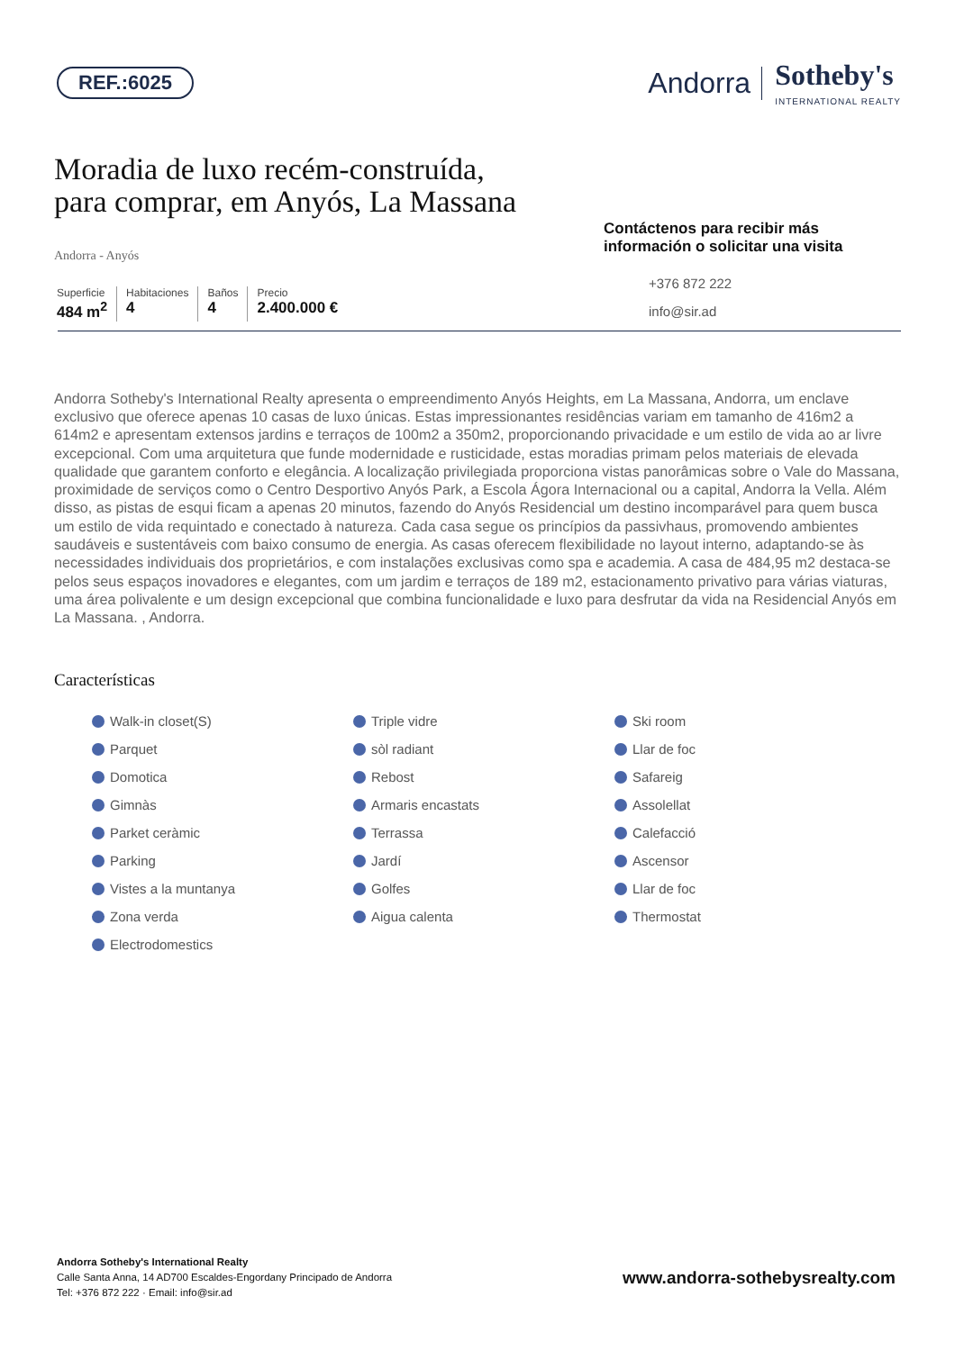REF.:6025
Andorra Sotheby's
INTERNATIONAL REALTY
Moradia de luxo recém-construída,
para comprar, em Anyós, La Massana
Andorra - Anyós
Superficie
484 m<sup>2</sup>
Habitaciones
4
Baños
4
Precio
2.400.000 €
Contáctenos para recibir más información o solicitar una visita
+376 872 222
info@sir.ad
Andorra Sotheby's International Realty apresenta o empreendimento Anyós Heights, em La Massana, Andorra, um enclave exclusivo que oferece apenas 10 casas de luxo únicas. Estas impressionantes residências variam em tamanho de 416m2 a 614m2 e apresentam extensos jardins e terraços de 100m2 a 350m2, proporcionando privacidade e um estilo de vida ao ar livre excepcional. Com uma arquitetura que funde modernidade e rusticidade, estas moradias primam pelos materiais de elevada qualidade que garantem conforto e elegância. A localização privilegiada proporciona vistas panorâmicas sobre o Vale do Massana, proximidade de serviços como o Centro Desportivo Anyós Park, a Escola Ágora Internacional ou a capital, Andorra la Vella. Além disso, as pistas de esqui ficam a apenas 20 minutos, fazendo do Anyós Residencial um destino incomparável para quem busca um estilo de vida requintado e conectado à natureza. Cada casa segue os princípios da passivhaus, promovendo ambientes saudáveis e sustentáveis com baixo consumo de energia. As casas oferecem flexibilidade no layout interno, adaptando-se às necessidades individuais dos proprietários, e com instalações exclusivas como spa e academia. A casa de 484,95 m2 destaca-se pelos seus espaços inovadores e elegantes, com um jardim e terraços de 189 m2, estacionamento privativo para várias viaturas, uma área polivalente e um design excepcional que combina funcionalidade e luxo para desfrutar da vida na Residencial Anyós em La Massana. , Andorra.
Características
Walk-in closet(S) Triple vidre Ski room Parquet sòl radiant Llar de foc Domotica Rebost Safareig Gimnàs Armaris encastats Assolellat Parket ceràmic Terrassa Calefacció Parking Jardí Ascensor Vistes a la muntanya Golfes Llar de foc Zona verda Aigua calenta Thermostat Electrodomestics
Andorra Sotheby's International Realty
Calle Santa Anna, 14 AD700 Escaldes-Engordany Principado de Andorra
Tel: +376 872 222 · Email: info@sir.ad
www.andorra-sothebysrealty.com